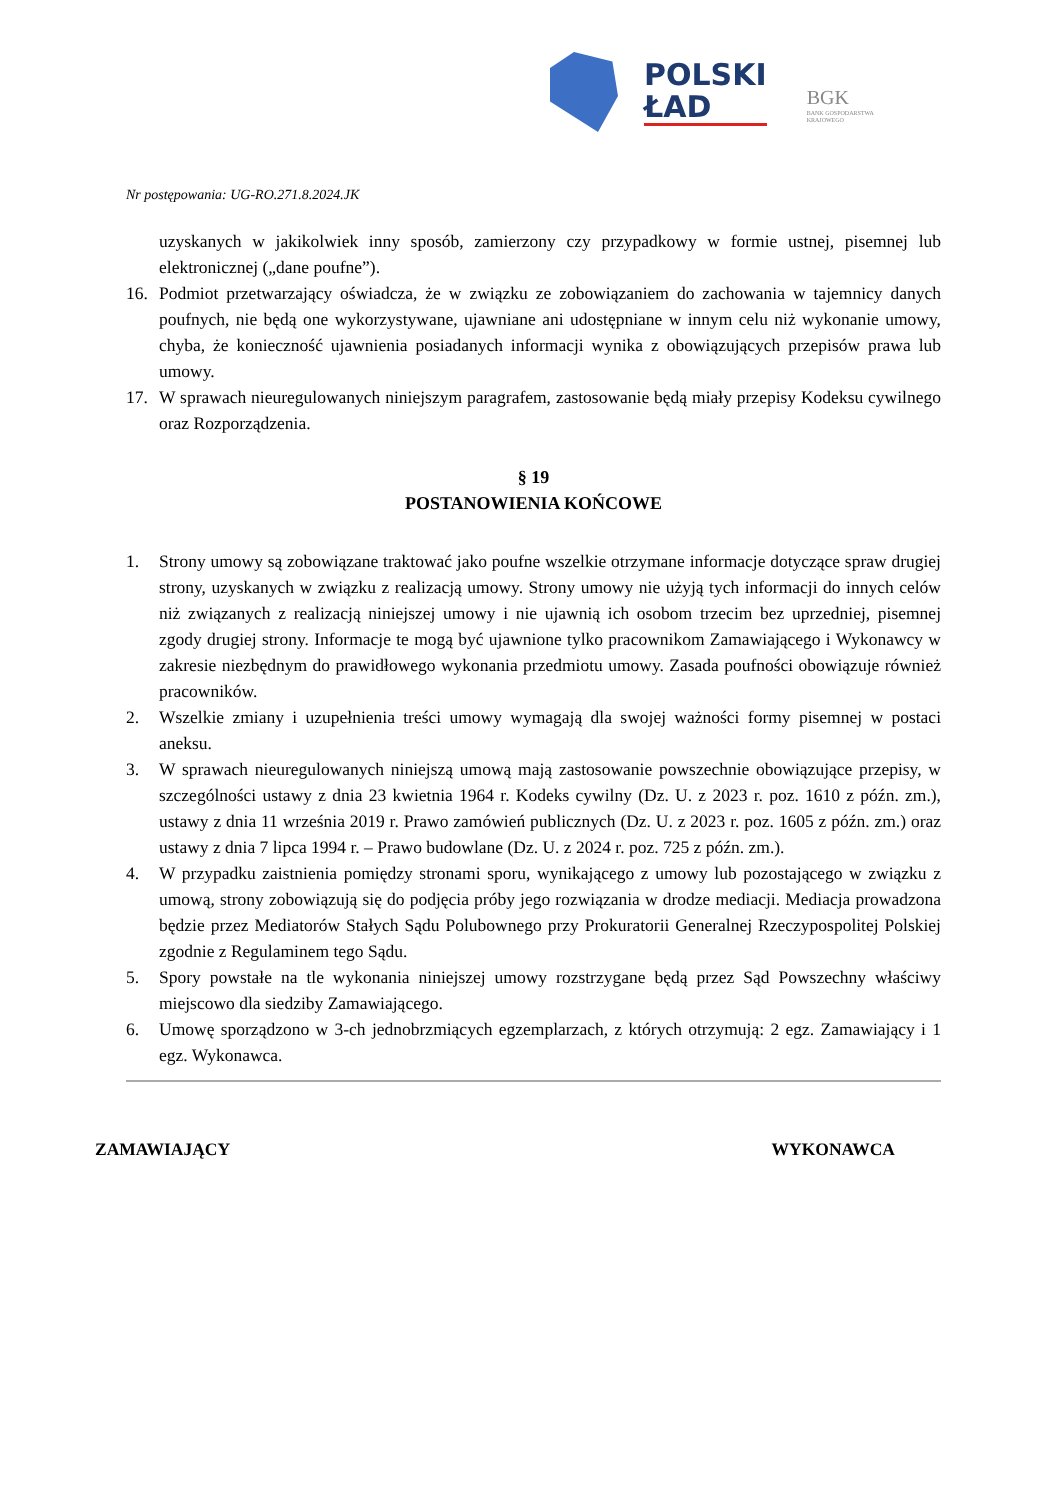POLSKI
ŁAD
BGK
BANK GOSPODARSTWA
KRAJOWEGO
Nr postępowania: UG-RO.271.8.2024.JK
uzyskanych w jakikolwiek inny sposób, zamierzony czy przypadkowy w formie ustnej, pisemnej lub elektronicznej („dane poufne”).
16. Podmiot przetwarzający oświadcza, że w związku ze zobowiązaniem do zachowania w tajemnicy danych poufnych, nie będą one wykorzystywane, ujawniane ani udostępniane w innym celu niż wykonanie umowy, chyba, że konieczność ujawnienia posiadanych informacji wynika z obowiązujących przepisów prawa lub umowy.
17. W sprawach nieuregulowanych niniejszym paragrafem, zastosowanie będą miały przepisy Kodeksu cywilnego oraz Rozporządzenia.
§ 19
POSTANOWIENIA KOŃCOWE
1. Strony umowy są zobowiązane traktować jako poufne wszelkie otrzymane informacje dotyczące spraw drugiej strony, uzyskanych w związku z realizacją umowy. Strony umowy nie użyją tych informacji do innych celów niż związanych z realizacją niniejszej umowy i nie ujawnią ich osobom trzecim bez uprzedniej, pisemnej zgody drugiej strony. Informacje te mogą być ujawnione tylko pracownikom Zamawiającego i Wykonawcy w zakresie niezbędnym do prawidłowego wykonania przedmiotu umowy. Zasada poufności obowiązuje również pracowników.
2. Wszelkie zmiany i uzupełnienia treści umowy wymagają dla swojej ważności formy pisemnej w postaci aneksu.
3. W sprawach nieuregulowanych niniejszą umową mają zastosowanie powszechnie obowiązujące przepisy, w szczególności ustawy z dnia 23 kwietnia 1964 r. Kodeks cywilny (Dz. U. z 2023 r. poz. 1610 z późn. zm.), ustawy z dnia 11 września 2019 r. Prawo zamówień publicznych (Dz. U. z 2023 r. poz. 1605 z późn. zm.) oraz ustawy z dnia 7 lipca 1994 r. – Prawo budowlane (Dz. U. z 2024 r. poz. 725 z późn. zm.).
4. W przypadku zaistnienia pomiędzy stronami sporu, wynikającego z umowy lub pozostającego w związku z umową, strony zobowiązują się do podjęcia próby jego rozwiązania w drodze mediacji. Mediacja prowadzona będzie przez Mediatorów Stałych Sądu Polubownego przy Prokuratorii Generalnej Rzeczypospolitej Polskiej zgodnie z Regulaminem tego Sądu.
5. Spory powstałe na tle wykonania niniejszej umowy rozstrzygane będą przez Sąd Powszechny właściwy miejscowo dla siedziby Zamawiającego.
6. Umowę sporządzono w 3-ch jednobrzmiących egzemplarzach, z których otrzymują: 2 egz. Zamawiający i 1 egz. Wykonawca.
ZAMAWIAJĄCY WYKONAWCA